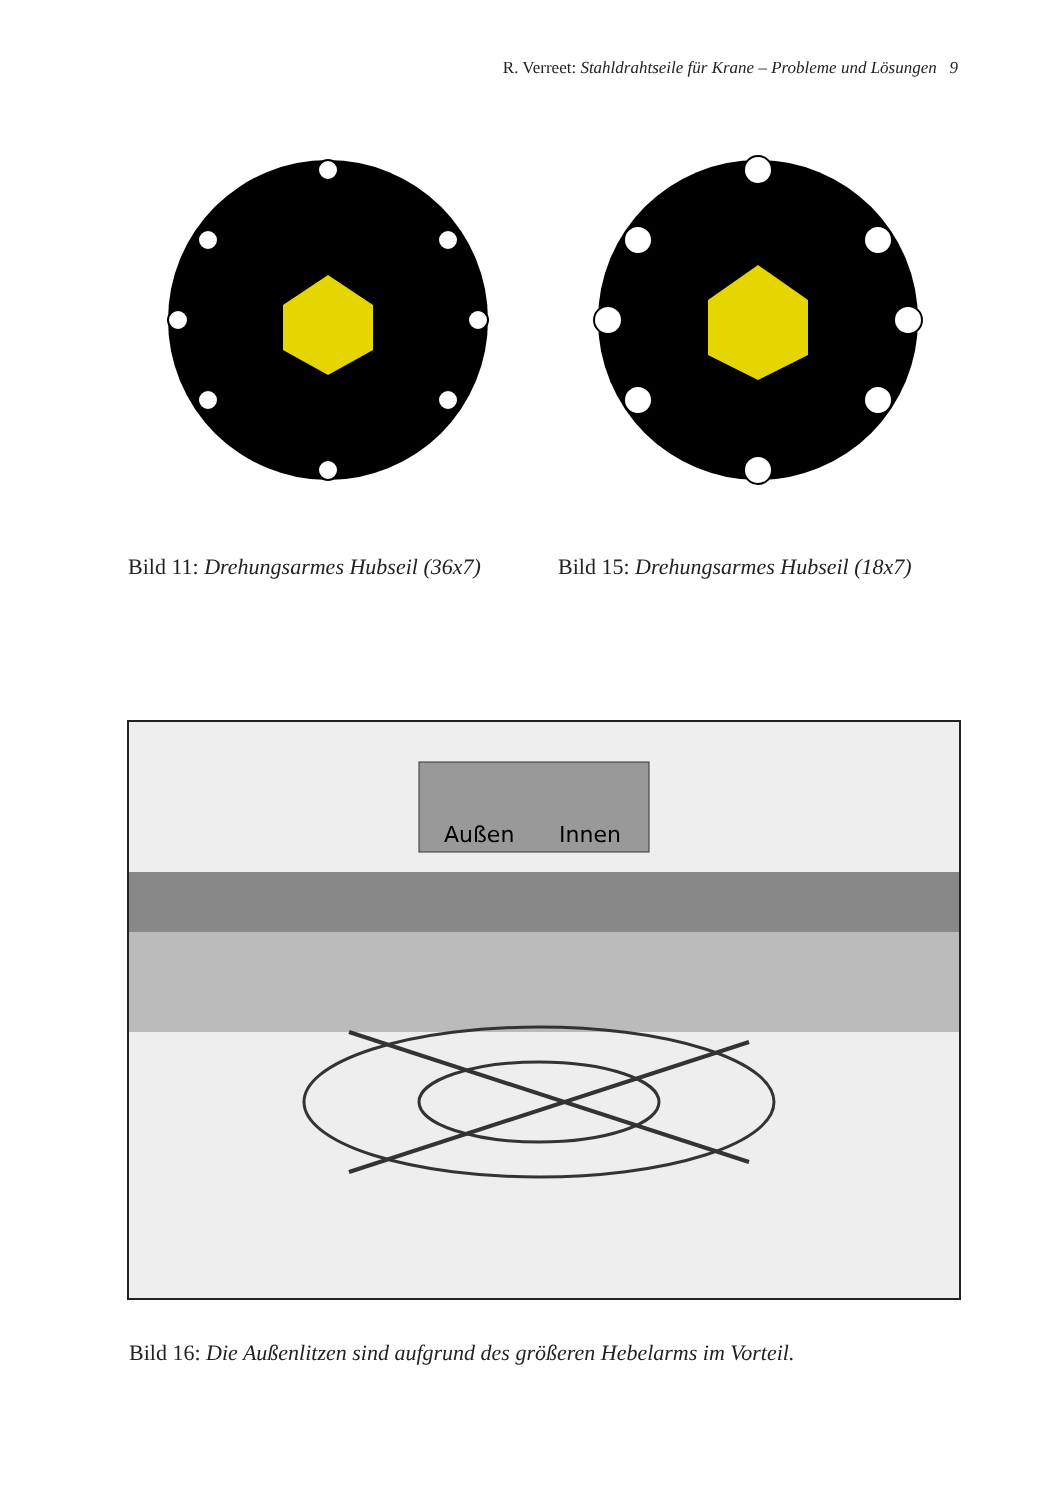R. Verreet: Stahldrahtseile für Krane – Probleme und Lösungen 9
Bild 11: Drehungsarmes Hubseil (36x7) Bild 15: Drehungsarmes Hubseil (18x7)
Außen
Innen
Bild 16: Die Außenlitzen sind aufgrund des größeren Hebelarms im Vorteil.